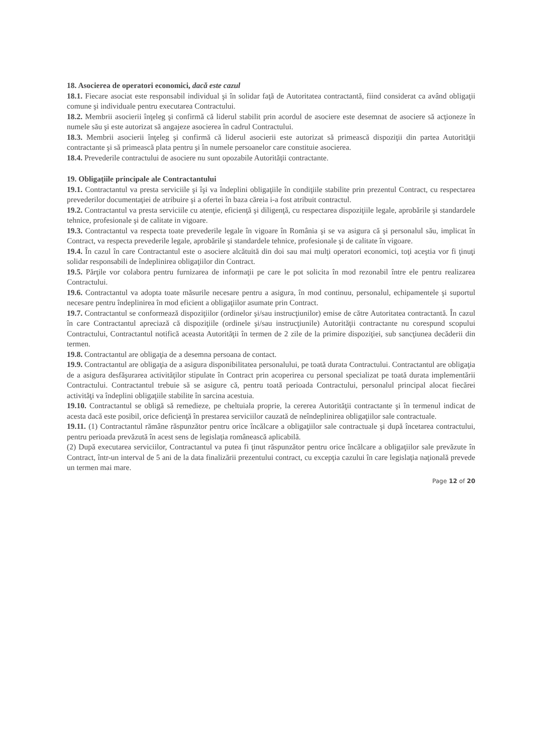18. Asocierea de operatori economici, dacă este cazul
18.1. Fiecare asociat este responsabil individual şi în solidar faţă de Autoritatea contractantă, fiind considerat ca având obligaţii comune şi individuale pentru executarea Contractului.
18.2. Membrii asocierii înţeleg şi confirmă că liderul stabilit prin acordul de asociere este desemnat de asociere să acţioneze în numele său şi este autorizat să angajeze asocierea în cadrul Contractului.
18.3. Membrii asocierii înţeleg şi confirmă că liderul asocierii este autorizat să primească dispoziţii din partea Autorităţii contractante şi să primească plata pentru şi în numele persoanelor care constituie asocierea.
18.4. Prevederile contractului de asociere nu sunt opozabile Autorităţii contractante.
19. Obligaţiile principale ale Contractantului
19.1. Contractantul va presta serviciile şi îşi va îndeplini obligaţiile în condiţiile stabilite prin prezentul Contract, cu respectarea prevederilor documentaţiei de atribuire şi a ofertei în baza căreia i-a fost atribuit contractul.
19.2. Contractantul va presta serviciile cu atenţie, eficienţă şi diligenţă, cu respectarea dispoziţiile legale, aprobările şi standardele tehnice, profesionale şi de calitate in vigoare.
19.3. Contractantul va respecta toate prevederile legale în vigoare în România şi se va asigura că şi personalul său, implicat în Contract, va respecta prevederile legale, aprobările şi standardele tehnice, profesionale şi de calitate în vigoare.
19.4. În cazul în care Contractantul este o asociere alcătuită din doi sau mai mulţi operatori economici, toţi aceştia vor fi ţinuţi solidar responsabili de îndeplinirea obligaţiilor din Contract.
19.5. Părţile vor colabora pentru furnizarea de informaţii pe care le pot solicita în mod rezonabil între ele pentru realizarea Contractului.
19.6. Contractantul va adopta toate măsurile necesare pentru a asigura, în mod continuu, personalul, echipamentele şi suportul necesare pentru îndeplinirea în mod eficient a obligaţiilor asumate prin Contract.
19.7. Contractantul se conformează dispoziţiilor (ordinelor şi/sau instrucţiunilor) emise de către Autoritatea contractantă. În cazul în care Contractantul apreciază că dispoziţiile (ordinele şi/sau instrucţiunile) Autorităţii contractante nu corespund scopului Contractului, Contractantul notifică aceasta Autorităţii în termen de 2 zile de la primire dispoziţiei, sub sancţiunea decăderii din termen.
19.8. Contractantul are obligaţia de a desemna persoana de contact.
19.9. Contractantul are obligaţia de a asigura disponibilitatea personalului, pe toată durata Contractului. Contractantul are obligaţia de a asigura desfăşurarea activităţilor stipulate în Contract prin acoperirea cu personal specializat pe toată durata implementării Contractului. Contractantul trebuie să se asigure că, pentru toată perioada Contractului, personalul principal alocat fiecărei activităţi va îndeplini obligaţiile stabilite în sarcina acestuia.
19.10. Contractantul se obligă să remedieze, pe cheltuiala proprie, la cererea Autorităţii contractante şi în termenul indicat de acesta dacă este posibil, orice deficienţă în prestarea serviciilor cauzată de neîndeplinirea obligaţiilor sale contractuale.
19.11. (1) Contractantul rămâne răspunzător pentru orice încălcare a obligaţiilor sale contractuale şi după încetarea contractului, pentru perioada prevăzută în acest sens de legislaţia românească aplicabilă.
(2) După executarea serviciilor, Contractantul va putea fi ţinut răspunzător pentru orice încălcare a obligaţiilor sale prevăzute în Contract, într-un interval de 5 ani de la data finalizării prezentului contract, cu excepţia cazului în care legislaţia naţională prevede un termen mai mare.
Page 12 of 20